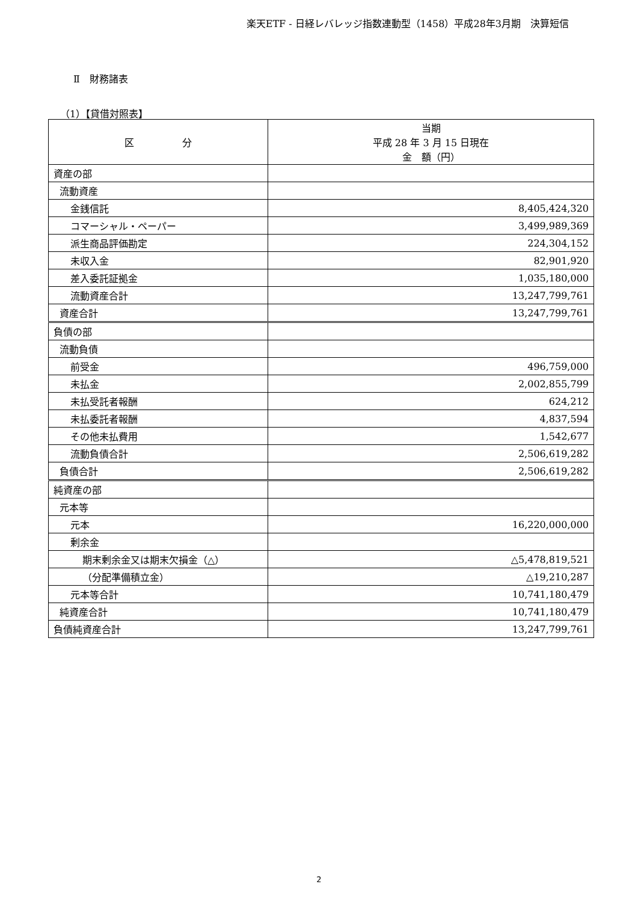楽天ETF - 日経レバレッジ指数連動型（1458）平成28年3月期　決算短信
Ⅱ　財務諸表
（1）【貸借対照表】
| 区 分 | 当期 平成 28 年 3 月 15 日現在 金 額（円） |
| --- | --- |
| 資産の部 | |
| 流動資産 | |
| 金銭信託 | 8,405,424,320 |
| コマーシャル・ペーパー | 3,499,989,369 |
| 派生商品評価勘定 | 224,304,152 |
| 未収入金 | 82,901,920 |
| 差入委託証拠金 | 1,035,180,000 |
| 流動資産合計 | 13,247,799,761 |
| 資産合計 | 13,247,799,761 |
| 負債の部 | |
| 流動負債 | |
| 前受金 | 496,759,000 |
| 未払金 | 2,002,855,799 |
| 未払受託者報酬 | 624,212 |
| 未払委託者報酬 | 4,837,594 |
| その他未払費用 | 1,542,677 |
| 流動負債合計 | 2,506,619,282 |
| 負債合計 | 2,506,619,282 |
| 純資産の部 | |
| 元本等 | |
| 元本 | 16,220,000,000 |
| 剰余金 | |
| 期末剰余金又は期末欠損金（△） | △5,478,819,521 |
| （分配準備積立金） | △19,210,287 |
| 元本等合計 | 10,741,180,479 |
| 純資産合計 | 10,741,180,479 |
| 負債純資産合計 | 13,247,799,761 |
2